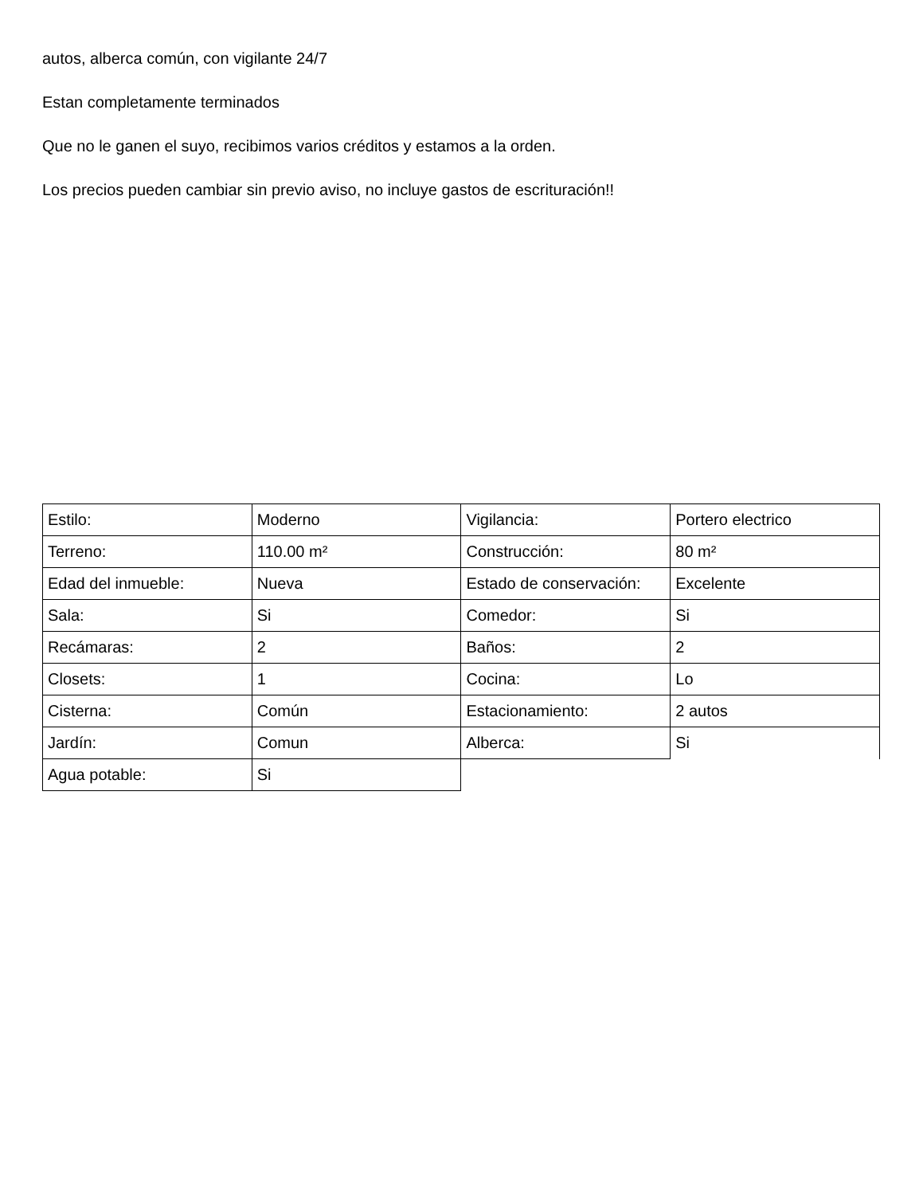autos, alberca común, con vigilante 24/7
Estan completamente terminados
Que no le ganen el suyo, recibimos varios créditos y estamos a la orden.
Los precios pueden cambiar sin previo aviso, no incluye gastos de escrituración!!
| Estilo: | Moderno | Vigilancia: | Portero electrico |
| Terreno: | 110.00 m² | Construcción: | 80 m² |
| Edad del inmueble: | Nueva | Estado de conservación: | Excelente |
| Sala: | Si | Comedor: | Si |
| Recámaras: | 2 | Baños: | 2 |
| Closets: | 1 | Cocina: | Lo |
| Cisterna: | Común | Estacionamiento: | 2 autos |
| Jardín: | Comun | Alberca: | Si |
| Agua potable: | Si | | |